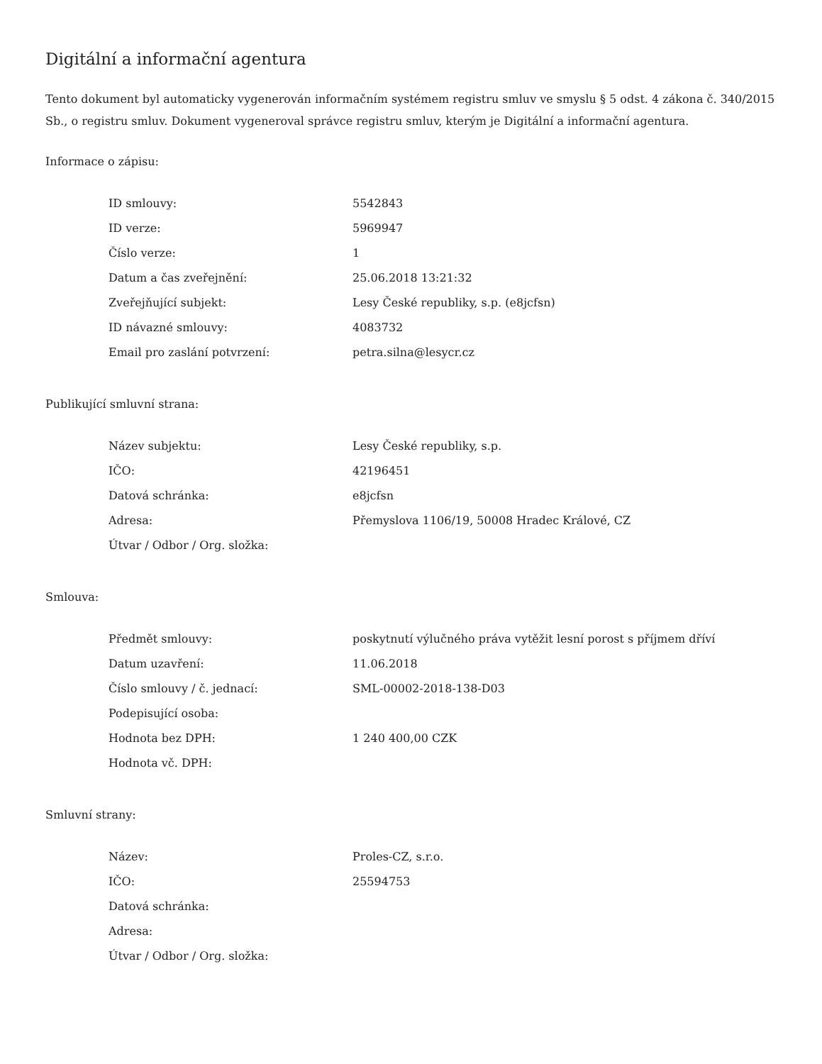Digitální a informační agentura
Tento dokument byl automaticky vygenerován informačním systémem registru smluv ve smyslu § 5 odst. 4 zákona č. 340/2015 Sb., o registru smluv. Dokument vygeneroval správce registru smluv, kterým je Digitální a informační agentura.
Informace o zápisu:
| ID smlouvy: | 5542843 |
| ID verze: | 5969947 |
| Číslo verze: | 1 |
| Datum a čas zveřejnění: | 25.06.2018 13:21:32 |
| Zveřejňující subjekt: | Lesy České republiky, s.p. (e8jcfsn) |
| ID návazné smlouvy: | 4083732 |
| Email pro zaslání potvrzení: | petra.silna@lesycr.cz |
Publikující smluvní strana:
| Název subjektu: | Lesy České republiky, s.p. |
| IČO: | 42196451 |
| Datová schránka: | e8jcfsn |
| Adresa: | Přemyslova 1106/19, 50008 Hradec Králové, CZ |
| Útvar / Odbor / Org. složka: | |
Smlouva:
| Předmět smlouvy: | poskytnutí výlučného práva vytěžit lesní porost s příjmem dříví |
| Datum uzavření: | 11.06.2018 |
| Číslo smlouvy / č. jednací: | SML-00002-2018-138-D03 |
| Podepisující osoba: | |
| Hodnota bez DPH: | 1 240 400,00 CZK |
| Hodnota vč. DPH: | |
Smluvní strany:
| Název: | Proles-CZ, s.r.o. |
| IČO: | 25594753 |
| Datová schránka: | |
| Adresa: | |
| Útvar / Odbor / Org. složka: | |